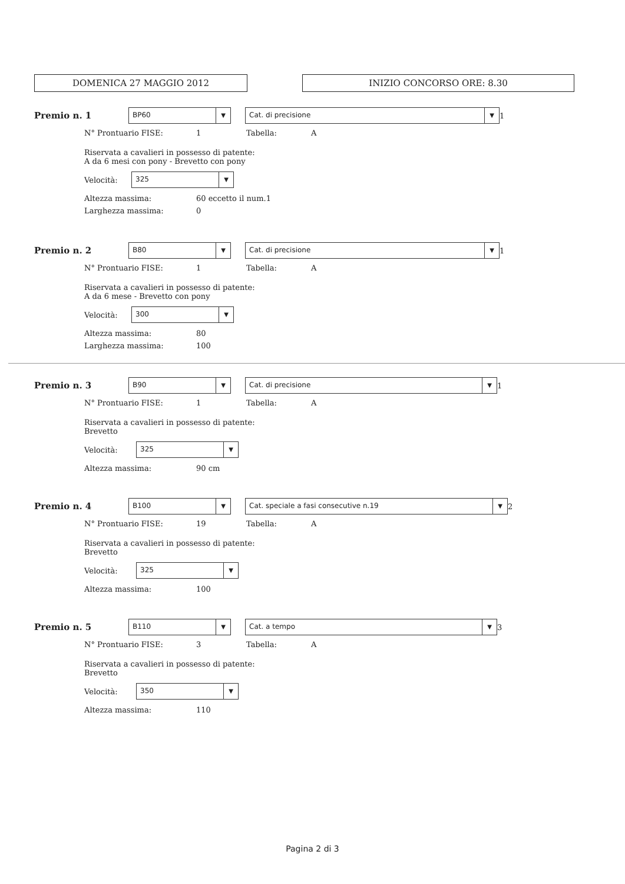DOMENICA 27 MAGGIO 2012 INIZIO CONCORSO ORE: 8.30
Premio n. 1
BP60 ▼
Cat. di precisione ▼
1
N° Prontuario FISE: 1 Tabella:
A
Riservata a cavalieri in possesso di patente:
A da 6 mesi con pony - Brevetto con pony
Velocità:
325 ▼
Altezza massima:
60 eccetto il num.1
Larghezza massima:
0
Premio n. 2
B80 ▼
Cat. di precisione ▼
1
N° Prontuario FISE: 1 Tabella:
A
Riservata a cavalieri in possesso di patente:
A da 6 mese - Brevetto con pony
Velocità:
300 ▼
Altezza massima:
80
Larghezza massima:
100
Premio n. 3
B90 ▼
Cat. di precisione ▼
1
N° Prontuario FISE: 1 Tabella:
A
Riservata a cavalieri in possesso di patente:
Brevetto
Velocità:
325 ▼
Altezza massima:
90 cm
Premio n. 4
B100 ▼
Cat. speciale a fasi consecutive n.19 ▼
2
N° Prontuario FISE: 19 Tabella:
A
Riservata a cavalieri in possesso di patente:
Brevetto
Velocità:
325 ▼
Altezza massima:
100
Premio n. 5
B110 ▼
Cat. a tempo ▼
3
N° Prontuario FISE: 3 Tabella:
A
Riservata a cavalieri in possesso di patente:
Brevetto
Velocità:
350 ▼
Altezza massima:
110
Pagina 2 di 3